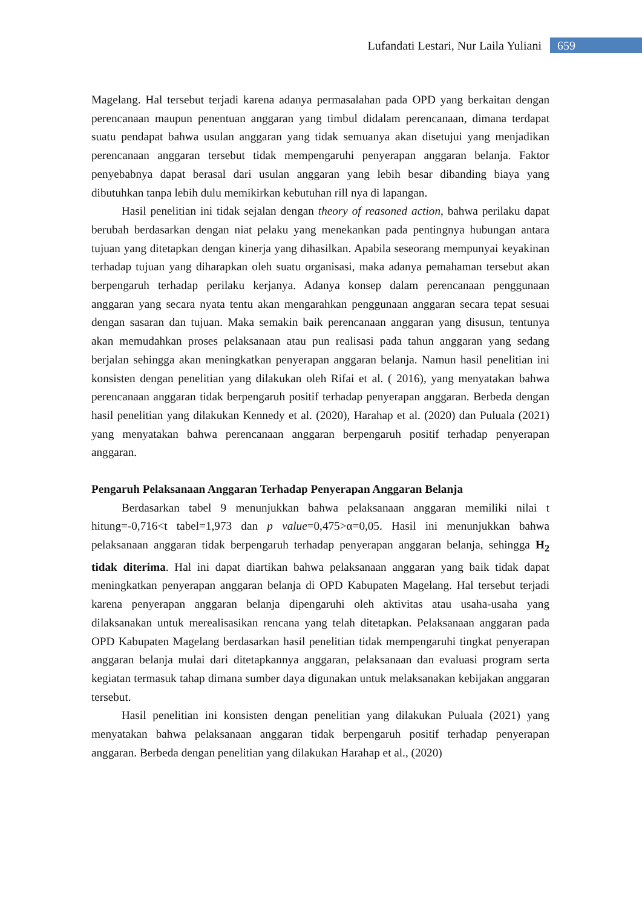Lufandati Lestari, Nur Laila Yuliani 659
Magelang. Hal tersebut terjadi karena adanya permasalahan pada OPD yang berkaitan dengan perencanaan maupun penentuan anggaran yang timbul didalam perencanaan, dimana terdapat suatu pendapat bahwa usulan anggaran yang tidak semuanya akan disetujui yang menjadikan perencanaan anggaran tersebut tidak mempengaruhi penyerapan anggaran belanja. Faktor penyebabnya dapat berasal dari usulan anggaran yang lebih besar dibanding biaya yang dibutuhkan tanpa lebih dulu memikirkan kebutuhan rill nya di lapangan.
Hasil penelitian ini tidak sejalan dengan theory of reasoned action, bahwa perilaku dapat berubah berdasarkan dengan niat pelaku yang menekankan pada pentingnya hubungan antara tujuan yang ditetapkan dengan kinerja yang dihasilkan. Apabila seseorang mempunyai keyakinan terhadap tujuan yang diharapkan oleh suatu organisasi, maka adanya pemahaman tersebut akan berpengaruh terhadap perilaku kerjanya. Adanya konsep dalam perencanaan penggunaan anggaran yang secara nyata tentu akan mengarahkan penggunaan anggaran secara tepat sesuai dengan sasaran dan tujuan. Maka semakin baik perencanaan anggaran yang disusun, tentunya akan memudahkan proses pelaksanaan atau pun realisasi pada tahun anggaran yang sedang berjalan sehingga akan meningkatkan penyerapan anggaran belanja. Namun hasil penelitian ini konsisten dengan penelitian yang dilakukan oleh Rifai et al. ( 2016), yang menyatakan bahwa perencanaan anggaran tidak berpengaruh positif terhadap penyerapan anggaran. Berbeda dengan hasil penelitian yang dilakukan Kennedy et al. (2020), Harahap et al. (2020) dan Puluala (2021) yang menyatakan bahwa perencanaan anggaran berpengaruh positif terhadap penyerapan anggaran.
Pengaruh Pelaksanaan Anggaran Terhadap Penyerapan Anggaran Belanja
Berdasarkan tabel 9 menunjukkan bahwa pelaksanaan anggaran memiliki nilai t hitung=-0,716<t tabel=1,973 dan p value=0,475>α=0,05. Hasil ini menunjukkan bahwa pelaksanaan anggaran tidak berpengaruh terhadap penyerapan anggaran belanja, sehingga H<sub>2</sub> tidak diterima. Hal ini dapat diartikan bahwa pelaksanaan anggaran yang baik tidak dapat meningkatkan penyerapan anggaran belanja di OPD Kabupaten Magelang. Hal tersebut terjadi karena penyerapan anggaran belanja dipengaruhi oleh aktivitas atau usaha-usaha yang dilaksanakan untuk merealisasikan rencana yang telah ditetapkan. Pelaksanaan anggaran pada OPD Kabupaten Magelang berdasarkan hasil penelitian tidak mempengaruhi tingkat penyerapan anggaran belanja mulai dari ditetapkannya anggaran, pelaksanaan dan evaluasi program serta kegiatan termasuk tahap dimana sumber daya digunakan untuk melaksanakan kebijakan anggaran tersebut.
Hasil penelitian ini konsisten dengan penelitian yang dilakukan Puluala (2021) yang menyatakan bahwa pelaksanaan anggaran tidak berpengaruh positif terhadap penyerapan anggaran. Berbeda dengan penelitian yang dilakukan Harahap et al., (2020)